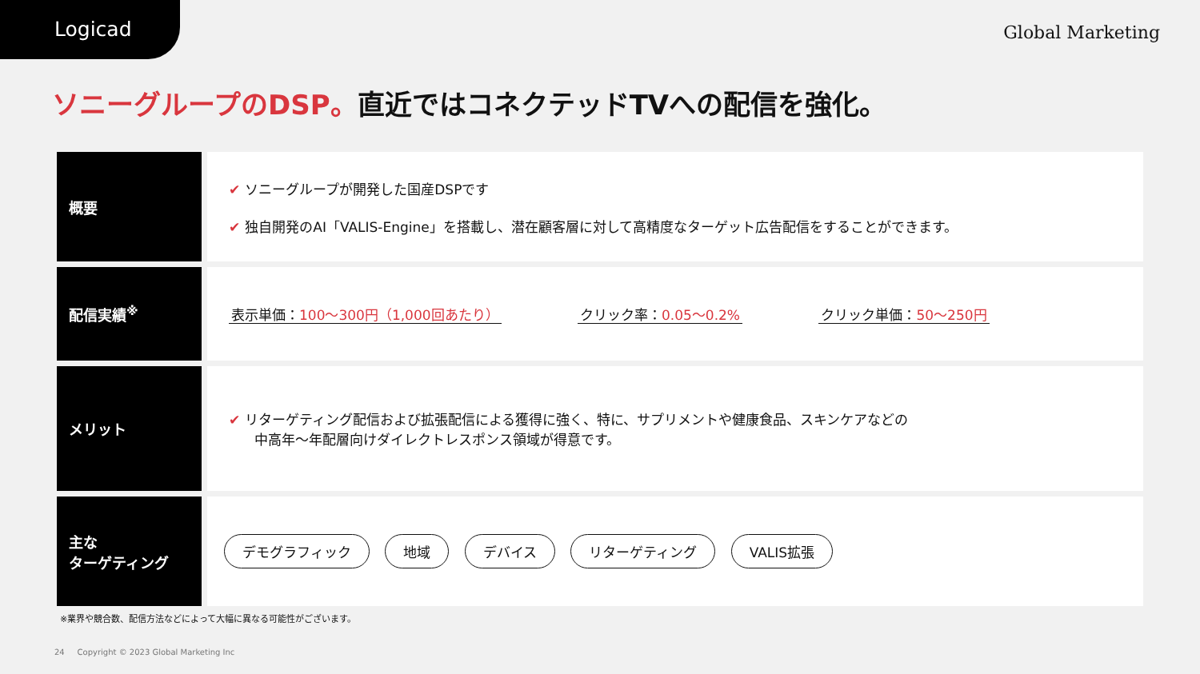Logicad
Global Marketing
ソニーグループのDSP。直近ではコネクテッドTVへの配信を強化。
| 概要 | ✔ ソニーグループが開発した国産DSPです ✔ 独自開発のAI「VALIS-Engine」を搭載し、潜在顧客層に対して高精度なターゲット広告配信をすることができます。 |
| 配信実績<sup>※</sup> | 表示単価： 100〜300円（1,000回あたり） クリック率： 0.05〜0.2% クリック単価： 50〜250円 |
| メリット | ✔ リターゲティング配信および拡張配信による獲得に強く、特に、サプリメントや健康食品、スキンケアなどの 中高年〜年配層向けダイレクトレスポンス領域が得意です。 |
| 主な ターゲティング | デモグラフィック 地域 デバイス リターゲティング VALIS拡張 |
※業界や競合数、配信方法などによって大幅に異なる可能性がございます。
24 Copyright © 2023 Global Marketing Inc